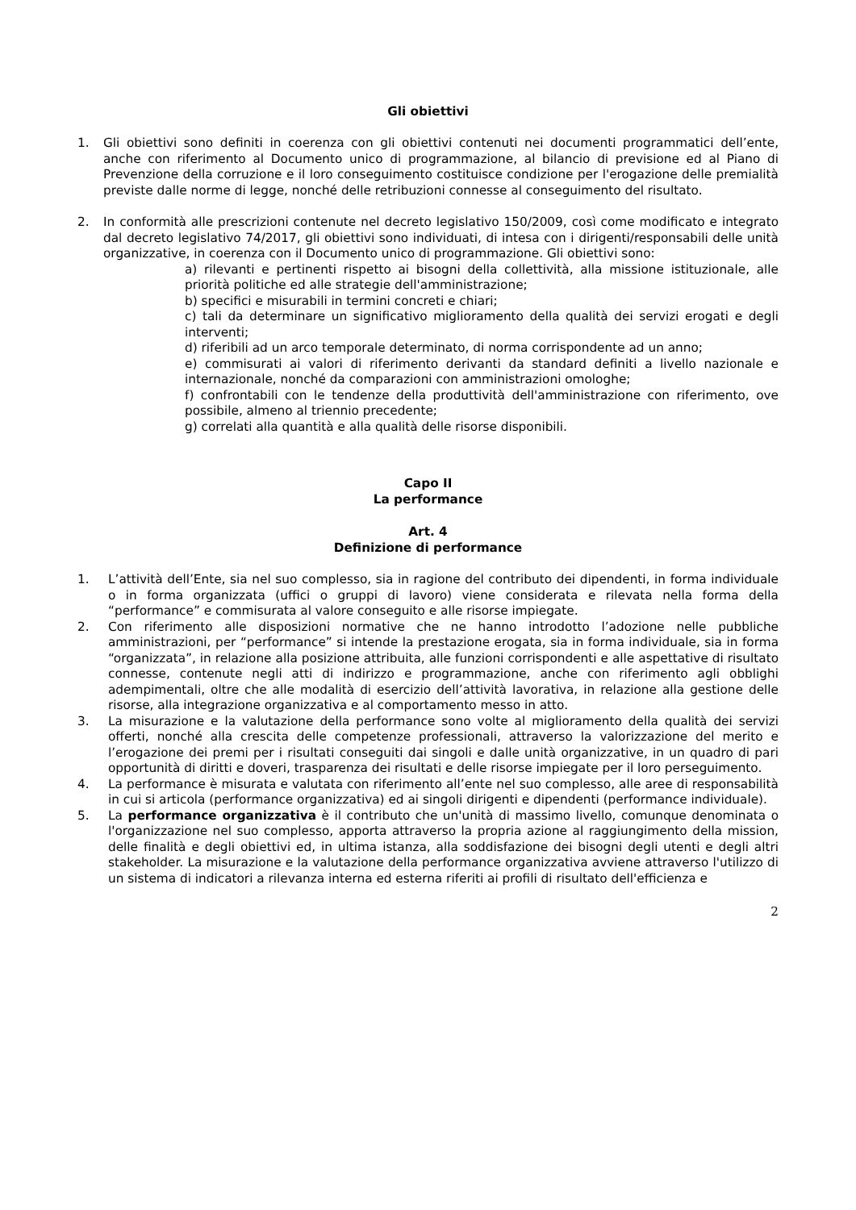Gli obiettivi
1. Gli obiettivi sono definiti in coerenza con gli obiettivi contenuti nei documenti programmatici dell’ente, anche con riferimento al Documento unico di programmazione, al bilancio di previsione ed al Piano di Prevenzione della corruzione e il loro conseguimento costituisce condizione per l'erogazione delle premialità previste dalle norme di legge, nonché delle retribuzioni connesse al conseguimento del risultato.
2. In conformità alle prescrizioni contenute nel decreto legislativo 150/2009, così come modificato e integrato dal decreto legislativo 74/2017, gli obiettivi sono individuati, di intesa con i dirigenti/responsabili delle unità organizzative, in coerenza con il Documento unico di programmazione. Gli obiettivi sono:
a) rilevanti e pertinenti rispetto ai bisogni della collettività, alla missione istituzionale, alle priorità politiche ed alle strategie dell'amministrazione;
b) specifici e misurabili in termini concreti e chiari;
c) tali da determinare un significativo miglioramento della qualità dei servizi erogati e degli interventi;
d) riferibili ad un arco temporale determinato, di norma corrispondente ad un anno;
e) commisurati ai valori di riferimento derivanti da standard definiti a livello nazionale e internazionale, nonché da comparazioni con amministrazioni omologhe;
f) confrontabili con le tendenze della produttività dell'amministrazione con riferimento, ove possibile, almeno al triennio precedente;
g) correlati alla quantità e alla qualità delle risorse disponibili.
Capo II
La performance
Art. 4
Definizione di performance
1. L’attività dell’Ente, sia nel suo complesso, sia in ragione del contributo dei dipendenti, in forma individuale o in forma organizzata (uffici o gruppi di lavoro) viene considerata e rilevata nella forma della “performance” e commisurata al valore conseguito e alle risorse impiegate.
2. Con riferimento alle disposizioni normative che ne hanno introdotto l’adozione nelle pubbliche amministrazioni, per “performance” si intende la prestazione erogata, sia in forma individuale, sia in forma “organizzata”, in relazione alla posizione attribuita, alle funzioni corrispondenti e alle aspettative di risultato connesse, contenute negli atti di indirizzo e programmazione, anche con riferimento agli obblighi adempimentali, oltre che alle modalità di esercizio dell’attività lavorativa, in relazione alla gestione delle risorse, alla integrazione organizzativa e al comportamento messo in atto.
3. La misurazione e la valutazione della performance sono volte al miglioramento della qualità dei servizi offerti, nonché alla crescita delle competenze professionali, attraverso la valorizzazione del merito e l’erogazione dei premi per i risultati conseguiti dai singoli e dalle unità organizzative, in un quadro di pari opportunità di diritti e doveri, trasparenza dei risultati e delle risorse impiegate per il loro perseguimento.
4. La performance è misurata e valutata con riferimento all’ente nel suo complesso, alle aree di responsabilità in cui si articola (performance organizzativa) ed ai singoli dirigenti e dipendenti (performance individuale).
5. La performance organizzativa è il contributo che un'unità di massimo livello, comunque denominata o l'organizzazione nel suo complesso, apporta attraverso la propria azione al raggiungimento della mission, delle finalità e degli obiettivi ed, in ultima istanza, alla soddisfazione dei bisogni degli utenti e degli altri stakeholder. La misurazione e la valutazione della performance organizzativa avviene attraverso l'utilizzo di un sistema di indicatori a rilevanza interna ed esterna riferiti ai profili di risultato dell'efficienza e
2